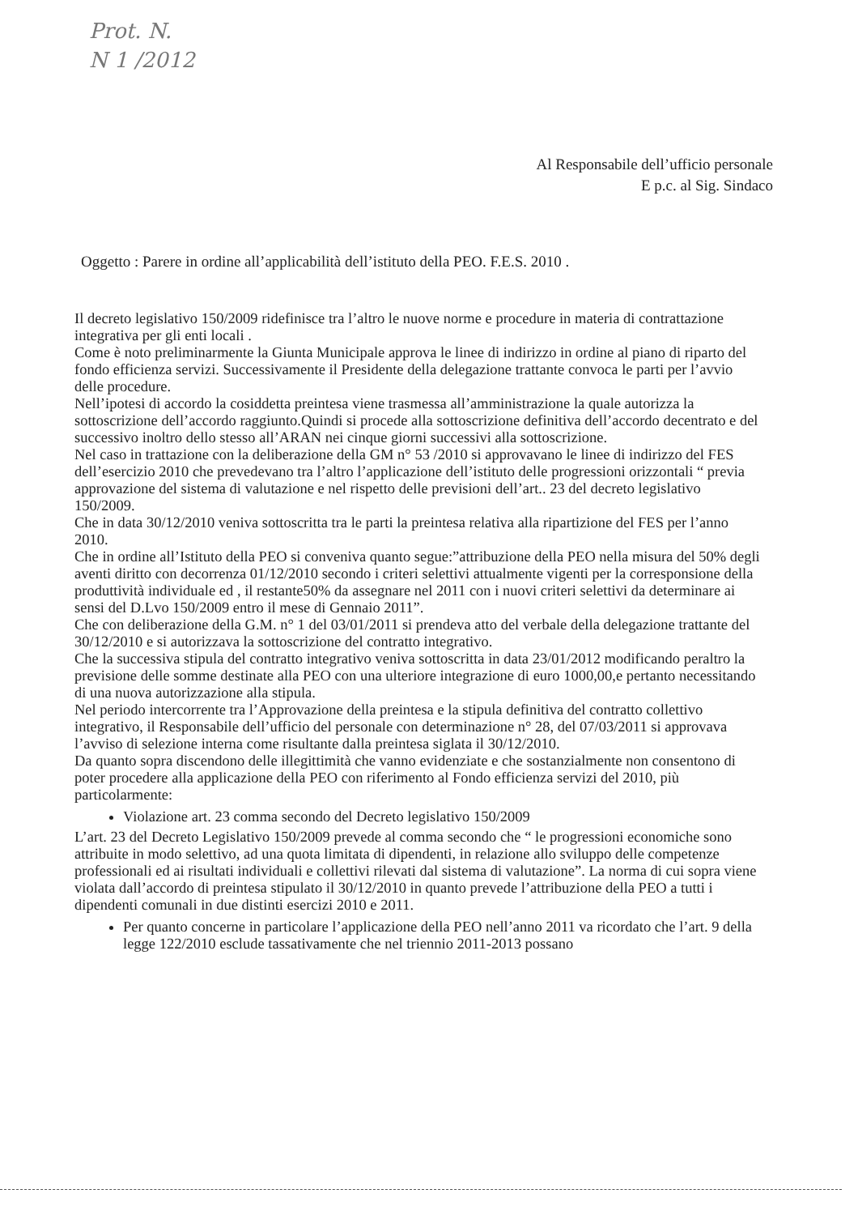Prot. N.
N 1 /2012
Al Responsabile dell’ufficio personale
E p.c. al Sig. Sindaco
Oggetto : Parere in ordine all’applicabilità dell’istituto della PEO. F.E.S. 2010 .
Il decreto legislativo 150/2009 ridefinisce tra l’altro le nuove norme e procedure in materia di contrattazione integrativa per gli enti locali .
Come è noto preliminarmente la Giunta Municipale approva le linee di indirizzo in ordine al piano di riparto del fondo efficienza servizi. Successivamente il Presidente della delegazione trattante convoca le parti per l’avvio delle procedure.
Nell’ipotesi di accordo la cosiddetta preintesa viene trasmessa all’amministrazione la quale autorizza la sottoscrizione dell’accordo raggiunto.Quindi si procede alla sottoscrizione definitiva dell’accordo decentrato e del successivo inoltro dello stesso all’ARAN nei cinque giorni successivi alla sottoscrizione.
Nel caso in trattazione con la deliberazione della GM n° 53 /2010 si approvavano le linee di indirizzo del FES dell’esercizio 2010 che prevedevano tra l’altro l’applicazione dell’istituto delle progressioni orizzontali “ previa approvazione del sistema di valutazione e nel rispetto delle previsioni dell’art.. 23 del decreto legislativo 150/2009.
Che in data 30/12/2010 veniva sottoscritta tra le parti la preintesa relativa alla ripartizione del FES per l’anno 2010.
Che in ordine all’Istituto della PEO si conveniva quanto segue:”attribuzione della PEO nella misura del 50% degli aventi diritto con decorrenza 01/12/2010 secondo i criteri selettivi attualmente vigenti per la corresponsione della produttività individuale ed , il restante50% da assegnare nel 2011 con i nuovi criteri selettivi da determinare ai sensi del D.Lvo 150/2009 entro il mese di Gennaio 2011”.
Che con deliberazione della G.M. n° 1 del 03/01/2011 si prendeva atto del verbale della delegazione trattante del 30/12/2010 e si autorizzava la sottoscrizione del contratto integrativo.
Che la successiva stipula del contratto integrativo veniva sottoscritta in data 23/01/2012 modificando peraltro la previsione delle somme destinate alla PEO con una ulteriore integrazione di euro 1000,00,e pertanto necessitando di una nuova autorizzazione alla stipula.
Nel periodo intercorrente tra l’Approvazione della preintesa e la stipula definitiva del contratto collettivo integrativo, il Responsabile dell’ufficio del personale con determinazione n° 28, del 07/03/2011 si approvava l’avviso di selezione interna come risultante dalla preintesa siglata il 30/12/2010.
Da quanto sopra discendono delle illegittimità che vanno evidenziate e che sostanzialmente non consentono di poter procedere alla applicazione della PEO con riferimento al Fondo efficienza servizi del 2010, più particolarmente:
Violazione art. 23 comma secondo del Decreto legislativo 150/2009
L’art. 23 del Decreto Legislativo 150/2009 prevede al comma secondo che “ le progressioni economiche sono attribuite in modo selettivo, ad una quota limitata di dipendenti, in relazione allo sviluppo delle competenze professionali ed ai risultati individuali e collettivi rilevati dal sistema di valutazione”. La norma di cui sopra viene violata dall’accordo di preintesa stipulato il 30/12/2010 in quanto prevede l’attribuzione della PEO a tutti i dipendenti comunali in due distinti esercizi 2010 e 2011.
Per quanto concerne in particolare l’applicazione della PEO nell’anno 2011 va ricordato che l’art. 9 della legge 122/2010 esclude tassativamente che nel triennio 2011-2013 possano